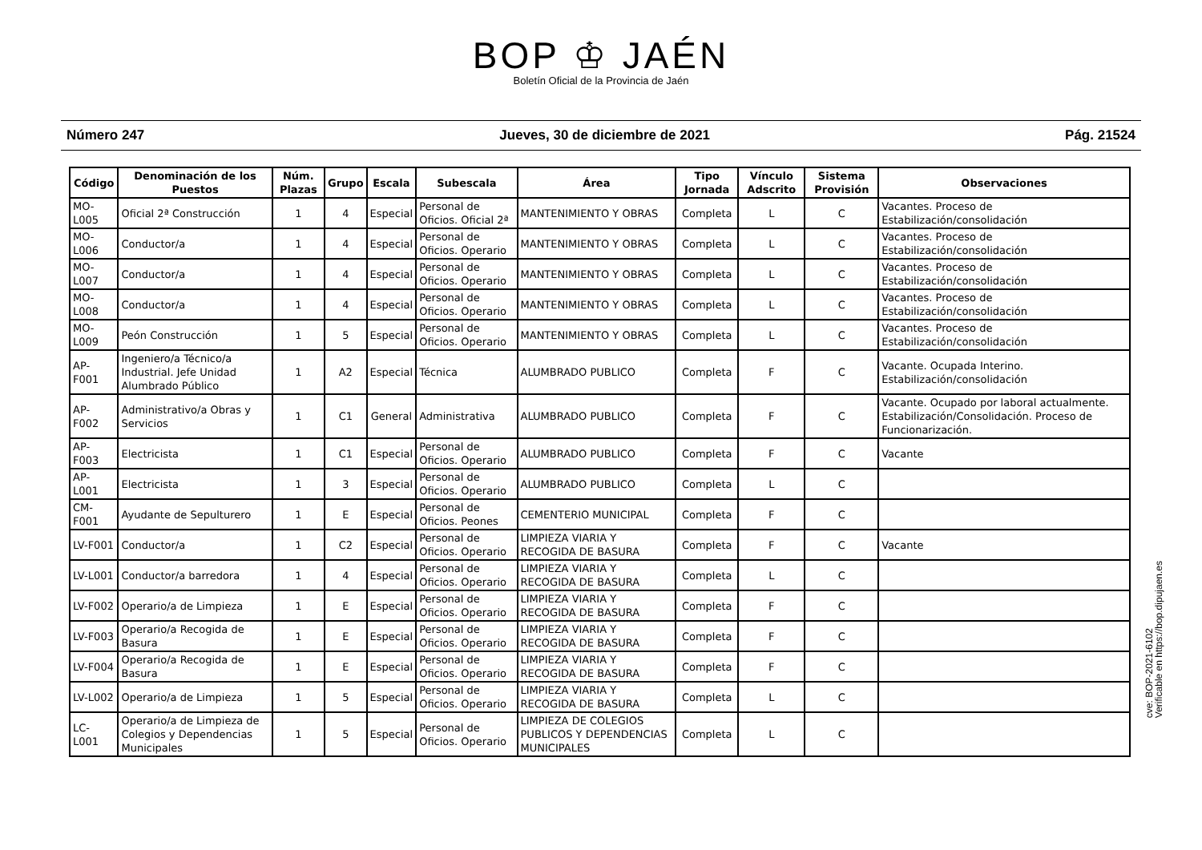BOP ♔ JAÉN
Boletín Oficial de la Provincia de Jaén
Número 247 Jueves, 30 de diciembre de 2021 Pág. 21524
| Código | Denominación de los Puestos | Núm. Plazas | Grupo | Escala | Subescala | Área | Tipo Jornada | Vínculo Adscrito | Sistema Provisión | Observaciones |
| --- | --- | --- | --- | --- | --- | --- | --- | --- | --- | --- |
| MO-L005 | Oficial 2ª Construcción | 1 | 4 | Especial | Personal de Oficios. Oficial 2ª | MANTENIMIENTO Y OBRAS | Completa | L | C | Vacantes. Proceso de Estabilización/consolidación |
| MO-L006 | Conductor/a | 1 | 4 | Especial | Personal de Oficios. Operario | MANTENIMIENTO Y OBRAS | Completa | L | C | Vacantes. Proceso de Estabilización/consolidación |
| MO-L007 | Conductor/a | 1 | 4 | Especial | Personal de Oficios. Operario | MANTENIMIENTO Y OBRAS | Completa | L | C | Vacantes. Proceso de Estabilización/consolidación |
| MO-L008 | Conductor/a | 1 | 4 | Especial | Personal de Oficios. Operario | MANTENIMIENTO Y OBRAS | Completa | L | C | Vacantes. Proceso de Estabilización/consolidación |
| MO-L009 | Peón Construcción | 1 | 5 | Especial | Personal de Oficios. Operario | MANTENIMIENTO Y OBRAS | Completa | L | C | Vacantes. Proceso de Estabilización/consolidación |
| AP-F001 | Ingeniero/a Técnico/a Industrial. Jefe Unidad Alumbrado Público | 1 | A2 | Especial | Técnica | ALUMBRADO PUBLICO | Completa | F | C | Vacante. Ocupada Interino. Estabilización/consolidación |
| AP-F002 | Administrativo/a Obras y Servicios | 1 | C1 | General | Administrativa | ALUMBRADO PUBLICO | Completa | F | C | Vacante. Ocupado por laboral actualmente. Estabilización/Consolidación. Proceso de Funcionarización. |
| AP-F003 | Electricista | 1 | C1 | Especial | Personal de Oficios. Operario | ALUMBRADO PUBLICO | Completa | F | C | Vacante |
| AP-L001 | Electricista | 1 | 3 | Especial | Personal de Oficios. Operario | ALUMBRADO PUBLICO | Completa | L | C | |
| CM-F001 | Ayudante de Sepulturero | 1 | E | Especial | Personal de Oficios. Peones | CEMENTERIO MUNICIPAL | Completa | F | C | |
| LV-F001 | Conductor/a | 1 | C2 | Especial | Personal de Oficios. Operario | LIMPIEZA VIARIA Y RECOGIDA DE BASURA | Completa | F | C | Vacante |
| LV-L001 | Conductor/a barredora | 1 | 4 | Especial | Personal de Oficios. Operario | LIMPIEZA VIARIA Y RECOGIDA DE BASURA | Completa | L | C | |
| LV-F002 | Operario/a de Limpieza | 1 | E | Especial | Personal de Oficios. Operario | LIMPIEZA VIARIA Y RECOGIDA DE BASURA | Completa | F | C | |
| LV-F003 | Operario/a Recogida de Basura | 1 | E | Especial | Personal de Oficios. Operario | LIMPIEZA VIARIA Y RECOGIDA DE BASURA | Completa | F | C | |
| LV-F004 | Operario/a Recogida de Basura | 1 | E | Especial | Personal de Oficios. Operario | LIMPIEZA VIARIA Y RECOGIDA DE BASURA | Completa | F | C | |
| LV-L002 | Operario/a de Limpieza | 1 | 5 | Especial | Personal de Oficios. Operario | LIMPIEZA VIARIA Y RECOGIDA DE BASURA | Completa | L | C | |
| LC-L001 | Operario/a de Limpieza de Colegios y Dependencias Municipales | 1 | 5 | Especial | Personal de Oficios. Operario | LIMPIEZA DE COLEGIOS PUBLICOS Y DEPENDENCIAS MUNICIPALES | Completa | L | C | |
cve: BOP-2021-6102
Verificable en https://bop.dipujaen.es